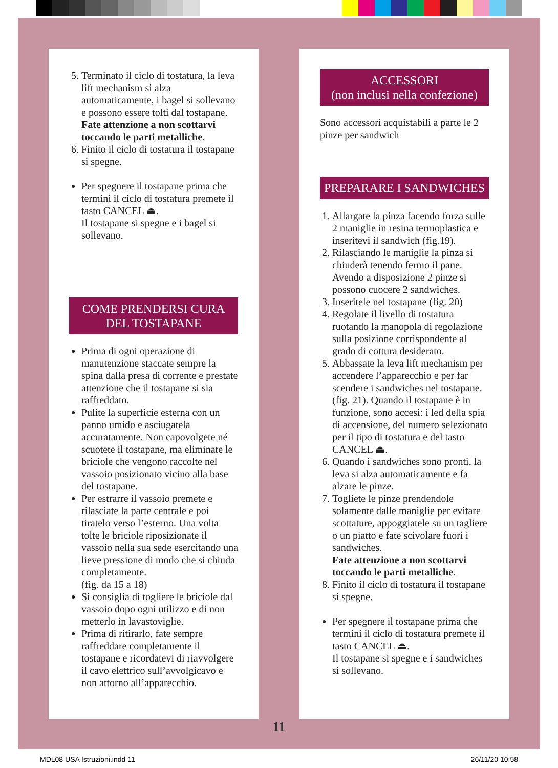5. Terminato il ciclo di tostatura, la leva lift mechanism si alza automaticamente, i bagel si sollevano e possono essere tolti dal tostapane.
Fate attenzione a non scottarvi toccando le parti metalliche.
6. Finito il ciclo di tostatura il tostapane si spegne.
Per spegnere il tostapane prima che termini il ciclo di tostatura premete il tasto CANCEL ⏏.
Il tostapane si spegne e i bagel si sollevano.
COME PRENDERSI CURA
DEL TOSTAPANE
Prima di ogni operazione di manutenzione staccate sempre la spina dalla presa di corrente e prestate attenzione che il tostapane si sia raffreddato.
Pulite la superficie esterna con un panno umido e asciugatela accuratamente. Non capovolgete né scuotete il tostapane, ma eliminate le briciole che vengono raccolte nel vassoio posizionato vicino alla base del tostapane.
Per estrarre il vassoio premete e rilasciate la parte centrale e poi tiratelo verso l’esterno. Una volta tolte le briciole riposizionate il vassoio nella sua sede esercitando una lieve pressione di modo che si chiuda completamente.
(fig. da 15 a 18)
Si consiglia di togliere le briciole dal vassoio dopo ogni utilizzo e di non metterlo in lavastoviglie.
Prima di ritirarlo, fate sempre raffreddare completamente il tostapane e ricordatevi di riavvolgere il cavo elettrico sull’avvolgicavo e non attorno all’apparecchio.
ACCESSORI
(non inclusi nella confezione)
Sono accessori acquistabili a parte le 2 pinze per sandwich
PREPARARE I SANDWICHES
1. Allargate la pinza facendo forza sulle 2 maniglie in resina termoplastica e inseritevi il sandwich (fig.19).
2. Rilasciando le maniglie la pinza si chiuderà tenendo fermo il pane. Avendo a disposizione 2 pinze si possono cuocere 2 sandwiches.
3. Inseritele nel tostapane (fig. 20)
4. Regolate il livello di tostatura ruotando la manopola di regolazione sulla posizione corrispondente al grado di cottura desiderato.
5. Abbassate la leva lift mechanism per accendere l’apparecchio e per far scendere i sandwiches nel tostapane. (fig. 21). Quando il tostapane è in funzione, sono accesi: i led della spia di accensione, del numero selezionato per il tipo di tostatura e del tasto CANCEL ⏏.
6. Quando i sandwiches sono pronti, la leva si alza automaticamente e fa alzare le pinze.
7. Togliete le pinze prendendole solamente dalle maniglie per evitare scottature, appoggiatele su un tagliere o un piatto e fate scivolare fuori i sandwiches.
Fate attenzione a non scottarvi toccando le parti metalliche.
8. Finito il ciclo di tostatura il tostapane si spegne.
Per spegnere il tostapane prima che termini il ciclo di tostatura premete il tasto CANCEL ⏏.
Il tostapane si spegne e i sandwiches si sollevano.
11
MDL08 USA Istruzioni.indd 11 26/11/20 10:58